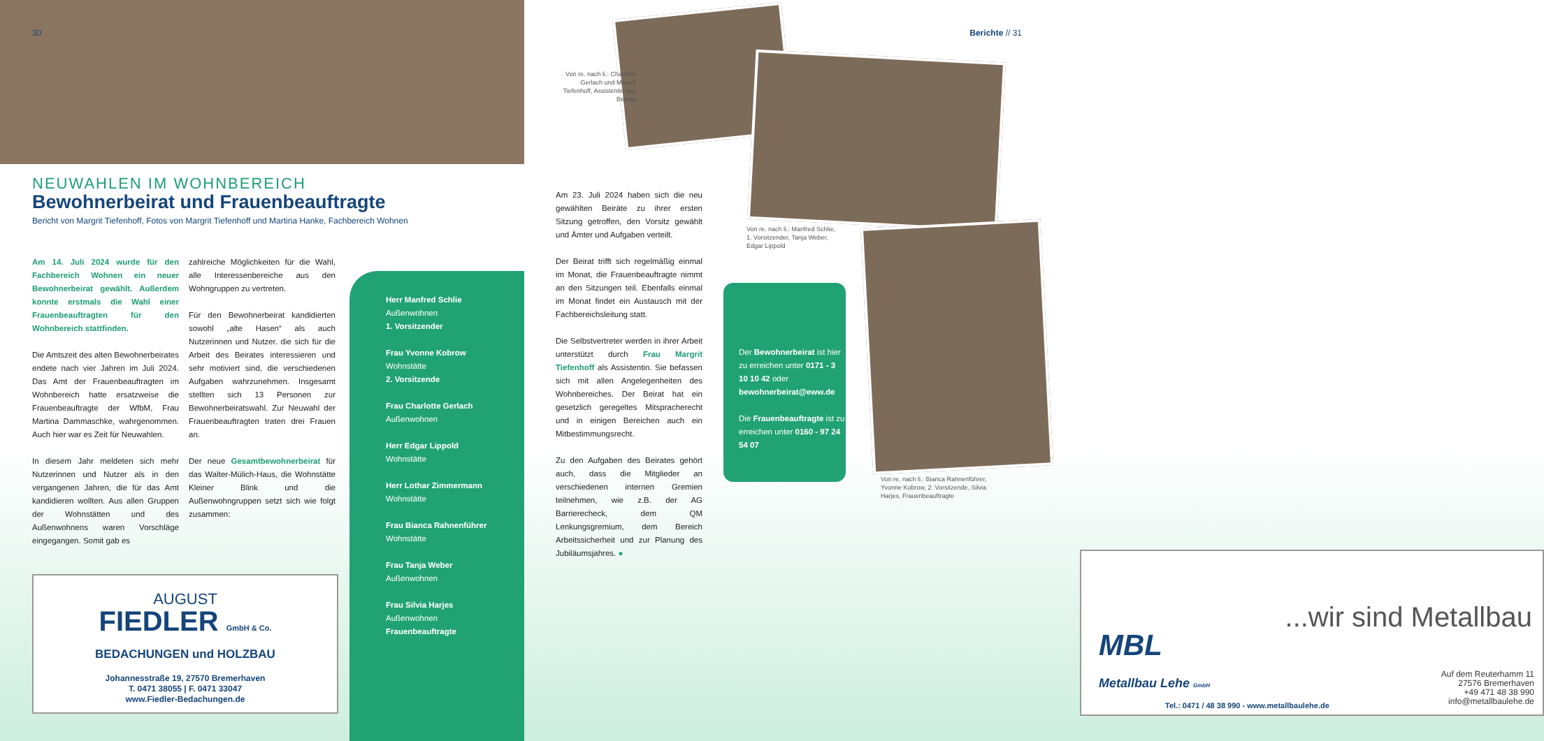30
NEUWAHLEN IM WOHNBEREICH
Bewohnerbeirat und Frauenbeauftragte
Bericht von Margrit Tiefenhoff, Fotos von Margrit Tiefenhoff und Martina Hanke, Fachbereich Wohnen
Am 14. Juli 2024 wurde für den Fachbereich Wohnen ein neuer Bewohnerbeirat gewählt. Außerdem konnte erstmals die Wahl einer Frauenbeauftragten für den Wohnbereich stattfinden.
Die Amtszeit des alten Bewohnerbeirates endete nach vier Jahren im Juli 2024. Das Amt der Frauenbeauftragten im Wohnbereich hatte ersatzweise die Frauenbeauftragte der WfbM, Frau Martina Dammaschke, wahrgenommen. Auch hier war es Zeit für Neuwahlen.
In diesem Jahr meldeten sich mehr Nutzerinnen und Nutzer als in den vergangenen Jahren, die für das Amt kandidieren wollten. Aus allen Gruppen der Wohnstätten und des Außenwohnens waren Vorschläge eingegangen. Somit gab es
zahlreiche Möglichkeiten für die Wahl, alle Interessenbereiche aus den Wohngruppen zu vertreten.
Für den Bewohnerbeirat kandidierten sowohl „alte Hasen“ als auch Nutzerinnen und Nutzer. die sich für die Arbeit des Beirates interessieren und sehr motiviert sind, die verschiedenen Aufgaben wahrzunehmen. Insgesamt stellten sich 13 Personen zur Bewohnerbeiratswahl. Zur Neuwahl der Frauenbeauftragten traten drei Frauen an.
Der neue Gesamtbewohnerbeirat für das Walter-Mülich-Haus, die Wohnstätte Kleiner Blink und die Außenwohngruppen setzt sich wie folgt zusammen:
Herr Manfred Schlie
Außenwohnen
1. Vorsitzender
Frau Yvonne Kobrow
Wohnstätte
2. Vorsitzende
Frau Charlotte Gerlach
Außenwohnen
Herr Edgar Lippold
Wohnstätte
Herr Lothar Zimmermann
Wohnstätte
Frau Bianca Rahnenführer
Wohnstätte
Frau Tanja Weber
Außenwohnen
Frau Silvia Harjes
Außenwohnen
Frauenbeauftragte
AUGUST
FIEDLER GmbH & Co.
BEDACHUNGEN und HOLZBAU
Johannesstraße 19, 27570 Bremerhaven
T. 0471 38055 | F. 0471 33047
www.Fiedler-Bedachungen.de
Berichte // 31
Von re. nach li.: Charlotte Gerlach und Margrit Tiefenhoff, Assistentin des Beirats
Von re. nach li.: Manfred Schlie, 1. Vorsitzender, Tanja Weber, Edgar Lippold
Von re. nach li.: Bianca Rahnenführer, Yvonne Kobrow, 2. Vorsitzende, Silvia Harjes, Frauenbeauftragte
Am 23. Juli 2024 haben sich die neu gewählten Beiräte zu ihrer ersten Sitzung getroffen, den Vorsitz gewählt und Ämter und Aufgaben verteilt.
Der Beirat trifft sich regelmäßig einmal im Monat, die Frauenbeauftragte nimmt an den Sitzungen teil. Ebenfalls einmal im Monat findet ein Austausch mit der Fachbereichsleitung statt.
Die Selbstvertreter werden in ihrer Arbeit unterstützt durch Frau Margrit Tiefenhoff als Assistentin. Sie befassen sich mit allen Angelegenheiten des Wohnbereiches. Der Beirat hat ein gesetzlich geregeltes Mitspracherecht und in einigen Bereichen auch ein Mitbestimmungsrecht.
Zu den Aufgaben des Beirates gehört auch, dass die Mitglieder an verschiedenen internen Gremien teilnehmen, wie z.B. der AG Barrierecheck, dem QM Lenkungsgremium, dem Bereich Arbeitssicherheit und zur Planung des Jubiläumsjahres. ●
Der Bewohnerbeirat ist hier zu erreichen unter 0171 - 3 10 10 42 oder bewohnerbeirat@eww.de
Die Frauenbeauftragte ist zu erreichen unter 0160 - 97 24 54 07
...wir sind Metallbau
MBL
Metallbau Lehe GmbH
Tel.: 0471 / 48 38 990 - www.metallbaulehe.de
Auf dem Reuterhamm 11
27576 Bremerhaven
+49 471 48 38 990
info@metallbaulehe.de